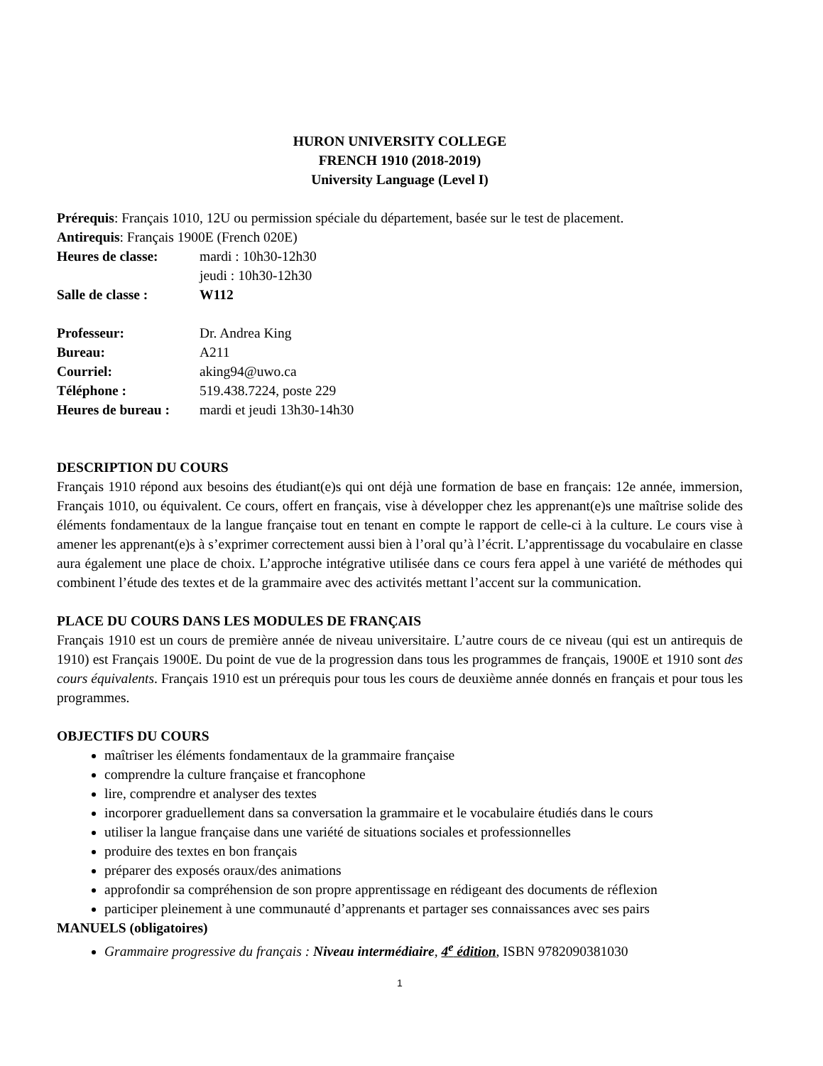HURON UNIVERSITY COLLEGE
FRENCH 1910 (2018-2019)
University Language (Level I)
Prérequis: Français 1010, 12U ou permission spéciale du département, basée sur le test de placement.
Antirequis: Français 1900E (French 020E)
Heures de classe: mardi : 10h30-12h30
jeudi : 10h30-12h30
Salle de classe : W112
Professeur: Dr. Andrea King
Bureau: A211
Courriel: aking94@uwo.ca
Téléphone : 519.438.7224, poste 229
Heures de bureau : mardi et jeudi 13h30-14h30
DESCRIPTION DU COURS
Français 1910 répond aux besoins des étudiant(e)s qui ont déjà une formation de base en français: 12e année, immersion, Français 1010, ou équivalent. Ce cours, offert en français, vise à développer chez les apprenant(e)s une maîtrise solide des éléments fondamentaux de la langue française tout en tenant en compte le rapport de celle-ci à la culture. Le cours vise à amener les apprenant(e)s à s’exprimer correctement aussi bien à l’oral qu’à l’écrit. L’apprentissage du vocabulaire en classe aura également une place de choix. L’approche intégrative utilisée dans ce cours fera appel à une variété de méthodes qui combinent l’étude des textes et de la grammaire avec des activités mettant l’accent sur la communication.
PLACE DU COURS DANS LES MODULES DE FRANÇAIS
Français 1910 est un cours de première année de niveau universitaire. L’autre cours de ce niveau (qui est un antirequis de 1910) est Français 1900E. Du point de vue de la progression dans tous les programmes de français, 1900E et 1910 sont des cours équivalents. Français 1910 est un prérequis pour tous les cours de deuxième année donnés en français et pour tous les programmes.
OBJECTIFS DU COURS
maîtriser les éléments fondamentaux de la grammaire française
comprendre la culture française et francophone
lire, comprendre et analyser des textes
incorporer graduellement dans sa conversation la grammaire et le vocabulaire étudiés dans le cours
utiliser la langue française dans une variété de situations sociales et professionnelles
produire des textes en bon français
préparer des exposés oraux/des animations
approfondir sa compréhension de son propre apprentissage en rédigeant des documents de réflexion
participer pleinement à une communauté d’apprenants et partager ses connaissances avec ses pairs
MANUELS (obligatoires)
Grammaire progressive du français : Niveau intermédiaire, 4<sup>e</sup> édition, ISBN 9782090381030
1